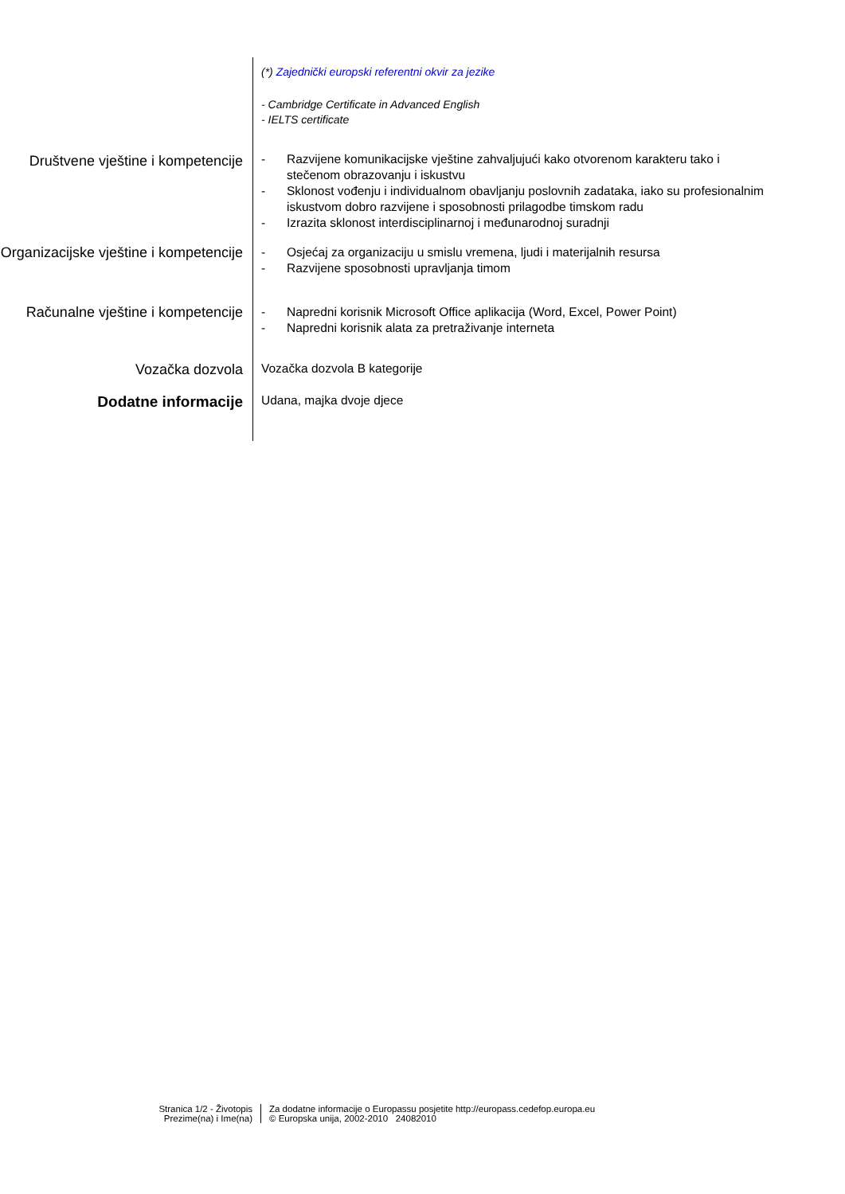(*) Zajednički europski referentni okvir za jezike
- Cambridge Certificate in Advanced English
- IELTS certificate
Društvene vještine i kompetencije
- Razvijene komunikacijske vještine zahvaljujući kako otvorenom karakteru tako i stečenom obrazovanju i iskustvu
- Sklonost vođenju i individualnom obavljanju poslovnih zadataka, iako su profesionalnim iskustvom dobro razvijene i sposobnosti prilagodbe timskom radu
- Izrazita sklonost interdisciplinarnoj i međunarodnoj suradnji
Organizacijske vještine i kompetencije
- Osjećaj za organizaciju u smislu vremena, ljudi i materijalnih resursa
- Razvijene sposobnosti upravljanja timom
Računalne vještine i kompetencije
- Napredni korisnik Microsoft Office aplikacija (Word, Excel, Power Point)
- Napredni korisnik alata za pretraživanje interneta
Vozačka dozvola
Vozačka dozvola B kategorije
Dodatne informacije
Udana, majka dvoje djece
Stranica 1/2 - Životopis
Prezime(na) i Ime(na)
Za dodatne informacije o Europassu posjetite http://europass.cedefop.europa.eu
© Europska unija, 2002-2010 24082010